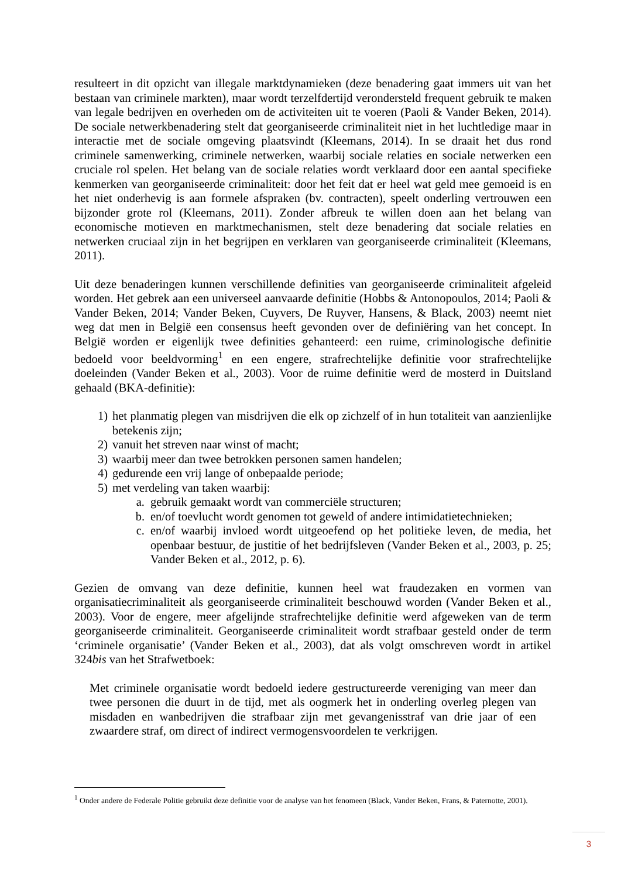resulteert in dit opzicht van illegale marktdynamieken (deze benadering gaat immers uit van het bestaan van criminele markten), maar wordt terzelfdertijd verondersteld frequent gebruik te maken van legale bedrijven en overheden om de activiteiten uit te voeren (Paoli & Vander Beken, 2014). De sociale netwerkbenadering stelt dat georganiseerde criminaliteit niet in het luchtledige maar in interactie met de sociale omgeving plaatsvindt (Kleemans, 2014). In se draait het dus rond criminele samenwerking, criminele netwerken, waarbij sociale relaties en sociale netwerken een cruciale rol spelen. Het belang van de sociale relaties wordt verklaard door een aantal specifieke kenmerken van georganiseerde criminaliteit: door het feit dat er heel wat geld mee gemoeid is en het niet onderhevig is aan formele afspraken (bv. contracten), speelt onderling vertrouwen een bijzonder grote rol (Kleemans, 2011). Zonder afbreuk te willen doen aan het belang van economische motieven en marktmechanismen, stelt deze benadering dat sociale relaties en netwerken cruciaal zijn in het begrijpen en verklaren van georganiseerde criminaliteit (Kleemans, 2011).
Uit deze benaderingen kunnen verschillende definities van georganiseerde criminaliteit afgeleid worden. Het gebrek aan een universeel aanvaarde definitie (Hobbs & Antonopoulos, 2014; Paoli & Vander Beken, 2014; Vander Beken, Cuyvers, De Ruyver, Hansens, & Black, 2003) neemt niet weg dat men in België een consensus heeft gevonden over de definiëring van het concept. In België worden er eigenlijk twee definities gehanteerd: een ruime, criminologische definitie bedoeld voor beeldvorming<sup>1</sup> en een engere, strafrechtelijke definitie voor strafrechtelijke doeleinden (Vander Beken et al., 2003). Voor de ruime definitie werd de mosterd in Duitsland gehaald (BKA-definitie):
1) het planmatig plegen van misdrijven die elk op zichzelf of in hun totaliteit van aanzienlijke betekenis zijn;
2) vanuit het streven naar winst of macht;
3) waarbij meer dan twee betrokken personen samen handelen;
4) gedurende een vrij lange of onbepaalde periode;
5) met verdeling van taken waarbij:
a. gebruik gemaakt wordt van commerciële structuren;
b. en/of toevlucht wordt genomen tot geweld of andere intimidatietechnieken;
c. en/of waarbij invloed wordt uitgeoefend op het politieke leven, de media, het openbaar bestuur, de justitie of het bedrijfsleven (Vander Beken et al., 2003, p. 25; Vander Beken et al., 2012, p. 6).
Gezien de omvang van deze definitie, kunnen heel wat fraudezaken en vormen van organisatiecriminaliteit als georganiseerde criminaliteit beschouwd worden (Vander Beken et al., 2003). Voor de engere, meer afgelijnde strafrechtelijke definitie werd afgeweken van de term georganiseerde criminaliteit. Georganiseerde criminaliteit wordt strafbaar gesteld onder de term ‘criminele organisatie’ (Vander Beken et al., 2003), dat als volgt omschreven wordt in artikel 324bis van het Strafwetboek:
Met criminele organisatie wordt bedoeld iedere gestructureerde vereniging van meer dan twee personen die duurt in de tijd, met als oogmerk het in onderling overleg plegen van misdaden en wanbedrijven die strafbaar zijn met gevangenisstraf van drie jaar of een zwaardere straf, om direct of indirect vermogensvoordelen te verkrijgen.
<sup>1</sup> Onder andere de Federale Politie gebruikt deze definitie voor de analyse van het fenomeen (Black, Vander Beken, Frans, & Paternotte, 2001).
3